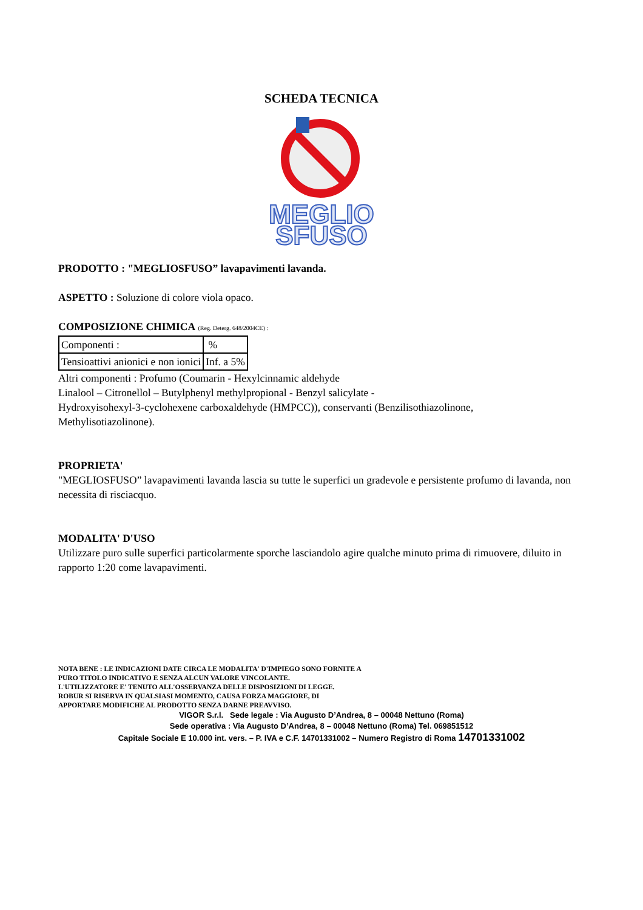SCHEDA TECNICA
MEGLIO
SFUSO
PRODOTTO : "MEGLIOSFUSO” lavapavimenti lavanda.
ASPETTO : Soluzione di colore viola opaco.
COMPOSIZIONE CHIMICA (Reg. Deterg. 648/2004CE) :
| Componenti : | % |
| Tensioattivi anionici e non ionici | Inf. a 5% |
Altri componenti : Profumo (Coumarin - Hexylcinnamic aldehyde
Linalool – Citronellol – Butylphenyl methylpropional - Benzyl salicylate -
Hydroxyisohexyl-3-cyclohexene carboxaldehyde (HMPCC)), conservanti (Benzilisothiazolinone,
Methylisotiazolinone).
PROPRIETA'
"MEGLIOSFUSO” lavapavimenti lavanda lascia su tutte le superfici un gradevole e persistente profumo di lavanda, non necessita di risciacquo.
MODALITA' D'USO
Utilizzare puro sulle superfici particolarmente sporche lasciandolo agire qualche minuto prima di rimuovere, diluito in rapporto 1:20 come lavapavimenti.
NOTA BENE : LE INDICAZIONI DATE CIRCA LE MODALITA' D'IMPIEGO SONO FORNITE A
PURO TITOLO INDICATIVO E SENZA ALCUN VALORE VINCOLANTE.
L'UTILIZZATORE E' TENUTO ALL'OSSERVANZA DELLE DISPOSIZIONI DI LEGGE.
ROBUR SI RISERVA IN QUALSIASI MOMENTO, CAUSA FORZA MAGGIORE, DI
APPORTARE MODIFICHE AL PRODOTTO SENZA DARNE PREAVVISO.
VIGOR S.r.l. Sede legale : Via Augusto D’Andrea, 8 – 00048 Nettuno (Roma)
Sede operativa : Via Augusto D’Andrea, 8 – 00048 Nettuno (Roma) Tel. 069851512
Capitale Sociale E 10.000 int. vers. – P. IVA e C.F. 14701331002 – Numero Registro di Roma 14701331002